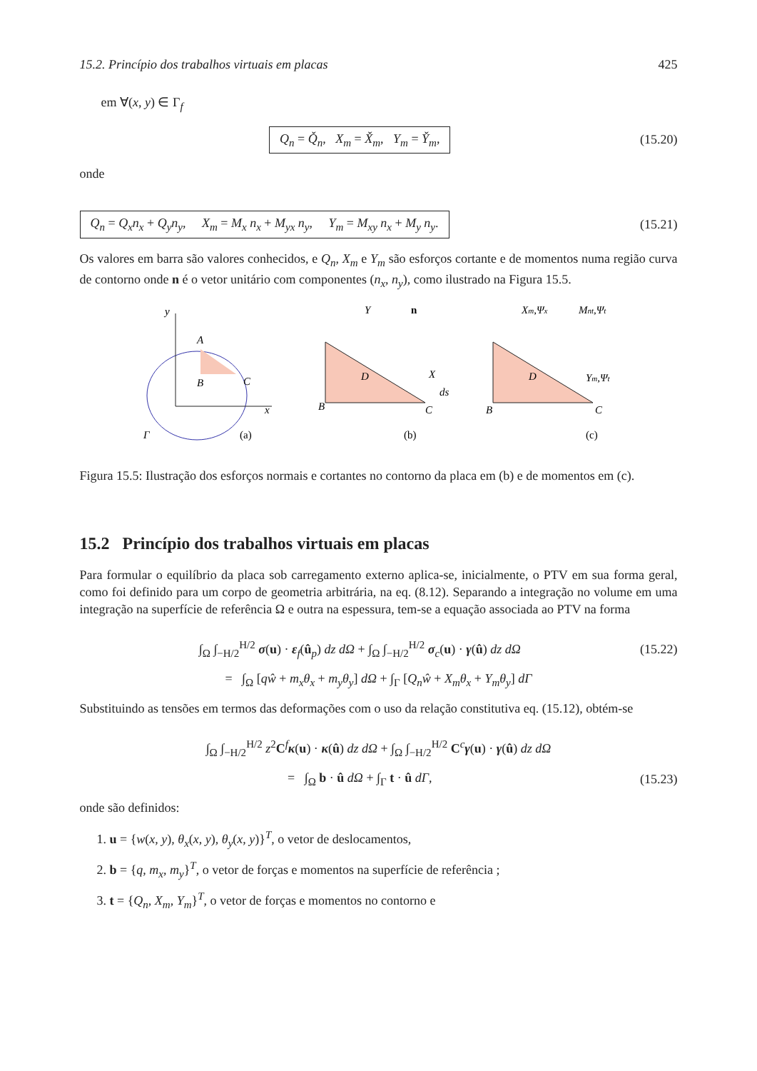15.2. Princípio dos trabalhos virtuais em placas 425
em ∀(x, y) ∈ Γ<sub>f</sub>
Q<sub>n</sub> = Q̌<sub>n</sub>, X<sub>m</sub> = X̌<sub>m</sub>, Y<sub>m</sub> = Y̌<sub>m</sub>,
(15.20)
onde
Q<sub>n</sub> = Q<sub>x</sub>n<sub>x</sub> + Q<sub>y</sub>n<sub>y</sub>, X<sub>m</sub> = M<sub>x</sub> n<sub>x</sub> + M<sub>yx</sub> n<sub>y</sub>, Y<sub>m</sub> = M<sub>xy</sub> n<sub>x</sub> + M<sub>y</sub> n<sub>y</sub>.
(15.21)
Os valores em barra são valores conhecidos, e Q<sub>n</sub>, X<sub>m</sub> e Y<sub>m</sub> são esforços cortante e de momentos numa região curva de contorno onde n é o vetor unitário com componentes (n<sub>x</sub>, n<sub>y</sub>), como ilustrado na Figura 15.5.
y
x
Γ
(a)
B
C
A
B
C
D
X
Y
n
ds
(b)
B
C
D
Xm,Ψx
Mnt,Ψt
Ym,Ψt
(c)
Figura 15.5: Ilustração dos esforços normais e cortantes no contorno da placa em (b) e de momentos em (c).
15.2 Princípio dos trabalhos virtuais em placas
Para formular o equilíbrio da placa sob carregamento externo aplica-se, inicialmente, o PTV em sua forma geral, como foi definido para um corpo de geometria arbitrária, na eq. (8.12). Separando a integração no volume em uma integração na superfície de referência Ω e outra na espessura, tem-se a equação associada ao PTV na forma
∫<sub>Ω</sub> ∫<sub>−H/2</sub><sup>H/2</sup> σ(u) · ε<sub>f</sub>(û<sub>p</sub>) dz dΩ + ∫<sub>Ω</sub> ∫<sub>−H/2</sub><sup>H/2</sup> σ<sub>c</sub>(u) · γ(û) dz dΩ
(15.22)
= ∫<sub>Ω</sub> [qŵ + m<sub>x</sub>θ<sub>x</sub> + m<sub>y</sub>θ<sub>y</sub>] dΩ + ∫<sub>Γ</sub> [Q<sub>n</sub>ŵ + X<sub>m</sub>θ<sub>x</sub> + Y<sub>m</sub>θ<sub>y</sub>] dΓ
Substituindo as tensões em termos das deformações com o uso da relação constitutiva eq. (15.12), obtém-se
∫<sub>Ω</sub> ∫<sub>−H/2</sub><sup>H/2</sup> z<sup>2</sup>C<sup>f</sup>κ(u) · κ(û) dz dΩ + ∫<sub>Ω</sub> ∫<sub>−H/2</sub><sup>H/2</sup> C<sup>c</sup>γ(u) · γ(û) dz dΩ
= ∫<sub>Ω</sub> b · û dΩ + ∫<sub>Γ</sub> t · û dΓ, (15.23)
onde são definidos:
1. u = {w(x, y), θ<sub>x</sub>(x, y), θ<sub>y</sub>(x, y)}<sup>T</sup>, o vetor de deslocamentos,
2. b = {q, m<sub>x</sub>, m<sub>y</sub>}<sup>T</sup>, o vetor de forças e momentos na superfície de referência ;
3. t = {Q<sub>n</sub>, X<sub>m</sub>, Y<sub>m</sub>}<sup>T</sup>, o vetor de forças e momentos no contorno e